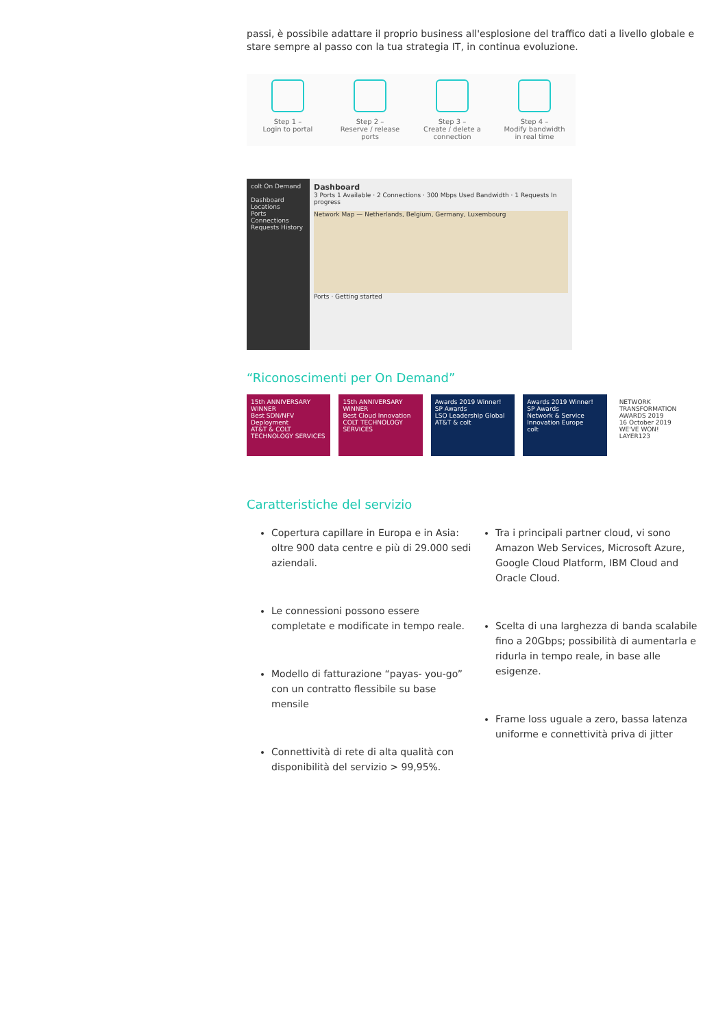passi, è possibile adattare il proprio business all'esplosione del traffico dati a livello globale e stare sempre al passo con la tua strategia IT, in continua evoluzione.
Step 1 –
Login to portal
Step 2 –
Reserve / release
ports
Step 3 –
Create / delete a
connection
Step 4 –
Modify bandwidth
in real time
colt On Demand
Dashboard
Locations
Ports
Connections
Requests History
Dashboard
3 Ports 1 Available · 2 Connections · 300 Mbps Used Bandwidth · 1 Requests In progress
Network Map — Netherlands, Belgium, Germany, Luxembourg
Ports · Getting started
“Riconoscimenti per On Demand”
15th ANNIVERSARY
WINNER
Best SDN/NFV Deployment
AT&T & COLT TECHNOLOGY SERVICES
15th ANNIVERSARY
WINNER
Best Cloud Innovation
COLT TECHNOLOGY SERVICES
Awards 2019 Winner!
SP Awards
LSO Leadership Global
AT&T & colt
Awards 2019 Winner!
SP Awards
Network & Service Innovation Europe
colt
NETWORK TRANSFORMATION AWARDS 2019
16 October 2019
WE'VE WON!
LAYER123
Caratteristiche del servizio
Copertura capillare in Europa e in Asia: oltre 900 data centre e più di 29.000 sedi aziendali.
Le connessioni possono essere completate e modificate in tempo reale.
Modello di fatturazione “payas- you-go” con un contratto flessibile su base mensile
Connettività di rete di alta qualità con disponibilità del servizio > 99,95%.
Tra i principali partner cloud, vi sono Amazon Web Services, Microsoft Azure, Google Cloud Platform, IBM Cloud and Oracle Cloud.
Scelta di una larghezza di banda scalabile fino a 20Gbps; possibilità di aumentarla e ridurla in tempo reale, in base alle esigenze.
Frame loss uguale a zero, bassa latenza uniforme e connettività priva di jitter